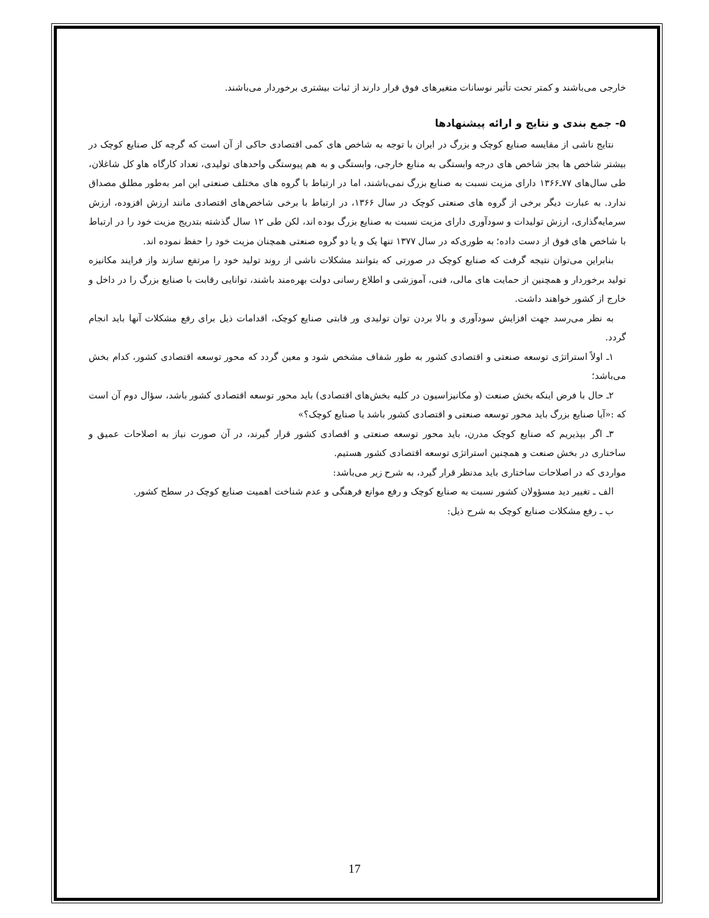خارجی می‌باشند و کمتر تحت تأثیر نوسانات متغیرهای فوق قرار دارند از ثبات بیشتری برخوردار می‌باشند.
۵- جمع بندی و نتایج و ارائه پیشنهادها
نتایج ناشی از مقایسه صنایع کوچک و بزرگ در ایران با توجه به شاخص های کمی اقتصادی حاکی از آن است که گرچه کل صنایع کوچک در بیشتر شاخص ها بجز شاخص های درجه وابستگی به منابع خارجی، وابستگی و به هم پیوستگی واحدهای تولیدی، تعداد کارگاه هاو کل شاغلان، طی سال‌های ۷۷ـ۱۳۶۶ دارای مزیت نسبت به صنایع بزرگ نمی‌باشند، اما در ارتباط با گروه های مختلف صنعتی این امر به‌طور مطلق مصداق ندارد. به عبارت دیگر برخی از گروه های صنعتی کوچک در سال ۱۳۶۶، در ارتباط با برخی شاخص‌های اقتصادی مانند ارزش افزوده، ارزش سرمایه‌گذاری، ارزش تولیدات و سودآوری دارای مزیت نسبت به صنایع بزرگ بوده اند، لکن طی ۱۲ سال گذشته بتدریج مزیت خود را در ارتباط با شاخص های فوق از دست داده؛ به طوری‌که در سال ۱۳۷۷ تنها یک و یا دو گروه صنعتی همچنان مزیت خود را حفظ نموده اند.
بنابراین می‌توان نتیجه گرفت که صنایع کوچک در صورتی که بتوانند مشکلات ناشی از روند تولید خود را مرتفع سازند واز فرایند مکانیزه تولید برخوردار و همچنین از حمایت های مالی، فنی، آموزشی و اطلاع رسانی دولت بهره‌مند باشند، توانایی رقابت با صنایع بزرگ را در داخل و خارج از کشور خواهند داشت.
به نظر می‌رسد جهت افزایش سودآوری و بالا بردن توان تولیدی ور قابتی صنایع کوچک، اقدامات ذیل برای رفع مشکلات آنها باید انجام گردد.
۱ـ اولاً استراتژی توسعه صنعتی و اقتصادی کشور به طور شفاف مشخص شود و معین گردد که محور توسعه اقتصادی کشور، کدام بخش می‌باشد؛
۲ـ حال با فرض اینکه بخش صنعت (و مکانیزاسیون در کلیه بخش‌های اقتصادی) باید محور توسعه اقتصادی کشور باشد، سؤال دوم آن است که :«آیا صنایع بزرگ باید محور توسعه صنعتی و اقتصادی کشور باشد یا صنایع کوچک؟»
۳ـ اگر بپذیریم که صنایع کوچک مدرن، باید محور توسعه صنعتی و اقصادی کشور قرار گیرند، در آن صورت نیاز به اصلاحات عمیق و ساختاری در بخش صنعت و همچنین استراتژی توسعه اقتصادی کشور هستیم.
مواردی که در اصلاحات ساختاری باید مدنظر قرار گیرد، به شرح زیر می‌باشد:
الف ـ تغییر دید مسؤولان کشور نسبت به صنایع کوچک و رفع موانع فرهنگی و عدم شناخت اهمیت صنایع کوچک در سطح کشور.
ب ـ رفع مشکلات صنایع کوچک به شرح ذیل:
17